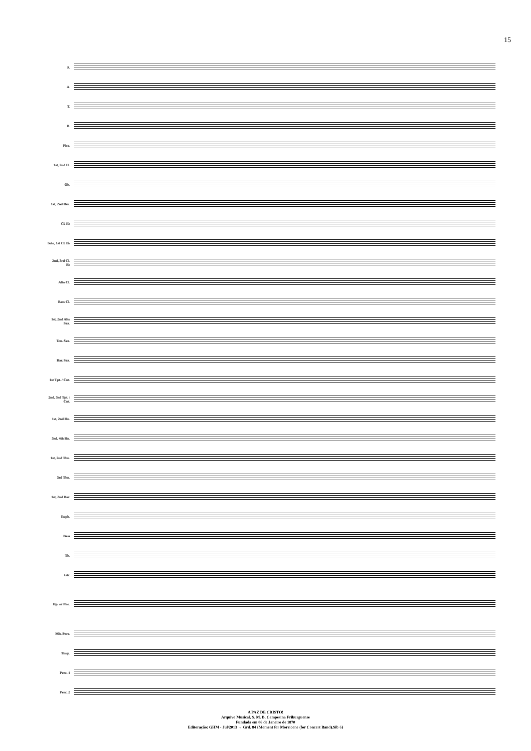15
S.
A.
T.
B.
Picc.
1st, 2nd Fl.
Ob.
1st, 2nd Bsn.
Cl. E♭
Solo, 1st Cl. B♭
2nd, 3rd Cl. B♭
Alto Cl.
Bass Cl.
1st, 2nd Alto Sax.
Ten. Sax.
Bar. Sax.
1st Tpt. / Cnt.
2nd, 3rd Tpt. / Cnt.
1st, 2nd Hn.
3rd, 4th Hn.
1st, 2nd Tbn.
3rd Tbn.
1st, 2nd Bar.
Euph.
Bass
Tb.
Gtr.
Hp. or Pno.
Mlt. Perc.
Timp.
Perc. 1
Perc. 2
A PAZ DE CRISTO!
Arquivo Musical, S. M. B. Campesina Friburguense
Fundada em 06 de Janeiro de 1870
Editoração: GHM - Jul/2013 → Grd. 84 {Moment for Morricone (for Concert Band).Sib 6}